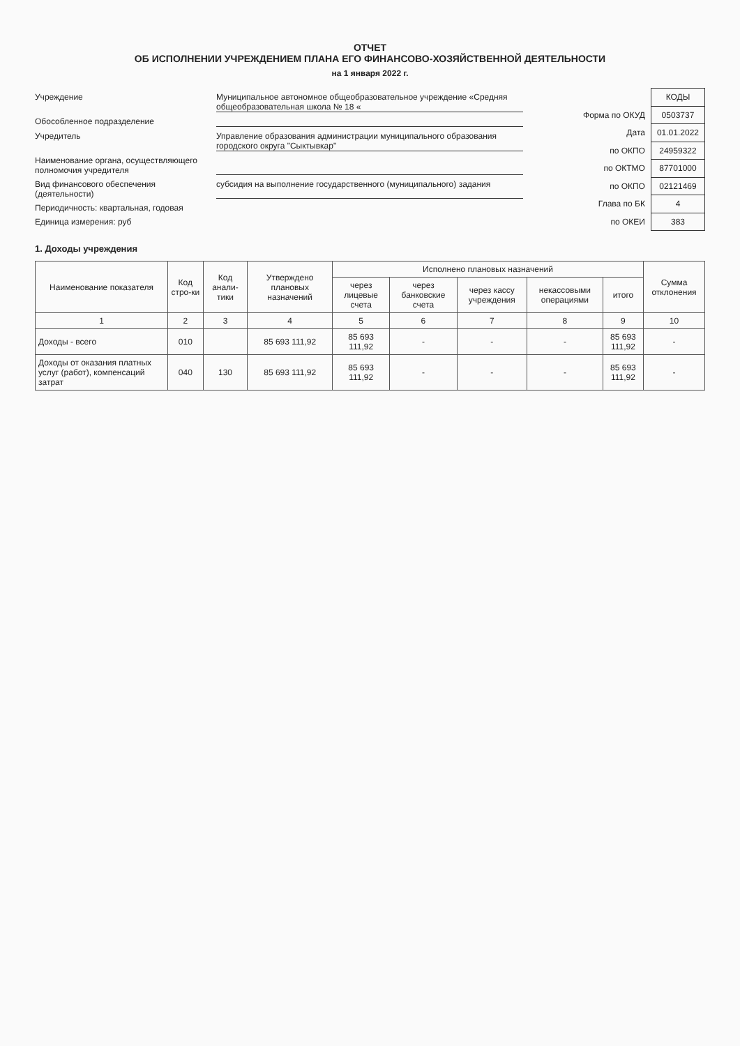ОТЧЕТ
ОБ ИСПОЛНЕНИИ УЧРЕЖДЕНИЕМ ПЛАНА ЕГО ФИНАНСОВО-ХОЗЯЙСТВЕННОЙ ДЕЯТЕЛЬНОСТИ
на 1 января 2022 г.
Учреждение Муниципальное автономное общеобразовательное учреждение «Средняя общеобразовательная школа № 18 «
Обособленное подразделение
Учредитель Управление образования администрации муниципального образования городского округа "Сыктывкар"
Наименование органа, осуществляющего полномочия учредителя
Вид финансового обеспечения (деятельности) субсидия на выполнение государственного (муниципального) задания
Периодичность: квартальная, годовая
Единица измерения: руб
| | КОДЫ |
| Форма по ОКУД | 0503737 |
| Дата | 01.01.2022 |
| по ОКПО | 24959322 |
| по ОКТМО | 87701000 |
| по ОКПО | 02121469 |
| Глава по БК | 4 |
| по ОКЕИ | 383 |
1. Доходы учреждения
| Наименование показателя | Код стро-ки | Код анали-тики | Утверждено плановых назначений | Исполнено плановых назначений | | | | | Сумма отклонения |
| --- | --- | --- | --- | --- | --- | --- | --- | --- | --- |
| | | | | через лицевые счета | через банковские счета | через кассу учреждения | некассовыми операциями | итого | |
| 1 | 2 | 3 | 4 | 5 | 6 | 7 | 8 | 9 | 10 |
| Доходы - всего | 010 | | 85 693 111,92 | 85 693 111,92 | - | - | - | 85 693 111,92 | - |
| Доходы от оказания платных услуг (работ), компенсаций затрат | 040 | 130 | 85 693 111,92 | 85 693 111,92 | - | - | - | 85 693 111,92 | - |